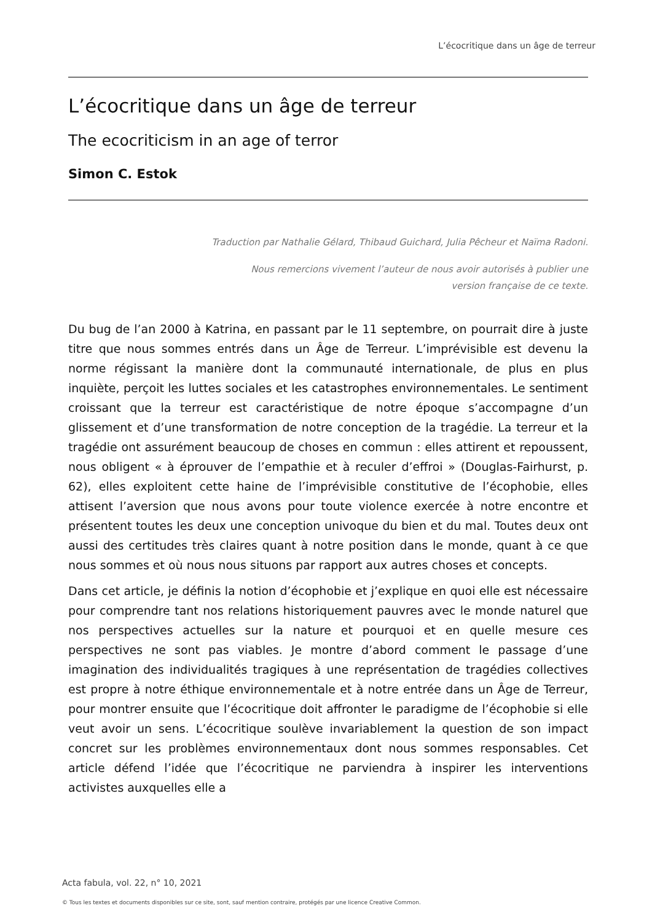L’écocritique dans un âge de terreur
L’écocritique dans un âge de terreur
The ecocriticism in an age of terror
Simon C. Estok
Traduction par Nathalie Gélard, Thibaud Guichard, Julia Pêcheur et Naïma Radoni.
Nous remercions vivement l’auteur de nous avoir autorisés à publier une
version française de ce texte.
Du bug de l’an 2000 à Katrina, en passant par le 11 septembre, on pourrait dire à juste titre que nous sommes entrés dans un Âge de Terreur. L’imprévisible est devenu la norme régissant la manière dont la communauté internationale, de plus en plus inquiète, perçoit les luttes sociales et les catastrophes environnementales. Le sentiment croissant que la terreur est caractéristique de notre époque s’accompagne d’un glissement et d’une transformation de notre conception de la tragédie. La terreur et la tragédie ont assurément beaucoup de choses en commun : elles attirent et repoussent, nous obligent « à éprouver de l’empathie et à reculer d’effroi » (Douglas-Fairhurst, p. 62), elles exploitent cette haine de l’imprévisible constitutive de l’écophobie, elles attisent l’aversion que nous avons pour toute violence exercée à notre encontre et présentent toutes les deux une conception univoque du bien et du mal. Toutes deux ont aussi des certitudes très claires quant à notre position dans le monde, quant à ce que nous sommes et où nous nous situons par rapport aux autres choses et concepts.
Dans cet article, je définis la notion d’écophobie et j’explique en quoi elle est nécessaire pour comprendre tant nos relations historiquement pauvres avec le monde naturel que nos perspectives actuelles sur la nature et pourquoi et en quelle mesure ces perspectives ne sont pas viables. Je montre d’abord comment le passage d’une imagination des individualités tragiques à une représentation de tragédies collectives est propre à notre éthique environnementale et à notre entrée dans un Âge de Terreur, pour montrer ensuite que l’écocritique doit affronter le paradigme de l’écophobie si elle veut avoir un sens. L’écocritique soulève invariablement la question de son impact concret sur les problèmes environnementaux dont nous sommes responsables. Cet article défend l’idée que l’écocritique ne parviendra à inspirer les interventions activistes auxquelles elle a
Acta fabula, vol. 22, n° 10, 2021
© Tous les textes et documents disponibles sur ce site, sont, sauf mention contraire, protégés par une licence Creative Common.